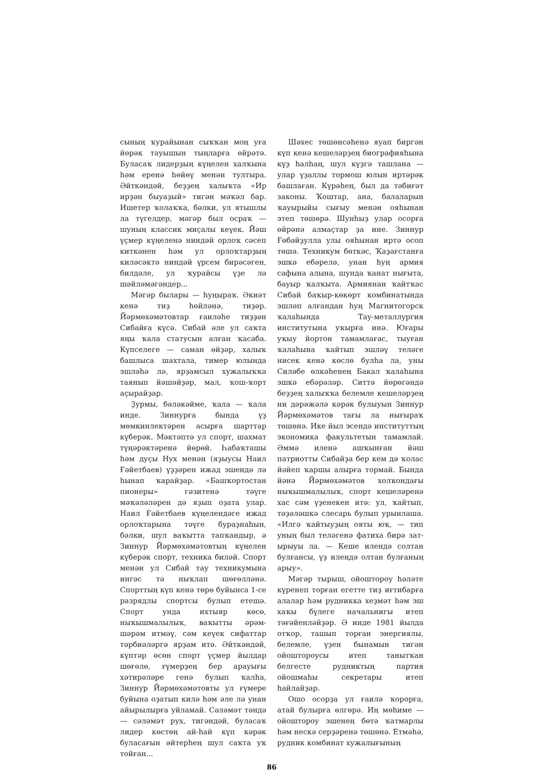сының ҡурайынан сыҡҡан моң уға йөрәк тауышын тыңларға өйрәтә. Буласаҡ лидерҙың күңелен халҡына һәм еренә һөйөү менән тултыра. Әйткәндәй, беҙҙең халыҡта «Ир ирҙән быуаҙый» тигән мәҡәл бар. Ишетер ҡолаҡҡа, бәлки, ул ятышлы ла түгелдер, мәгәр был осраҡ — шуның классик миҫалы кеүек. Йәш үҫмер күңеленә ниндәй орлоҡ сәсеп киткәнен һәм ул орлоҡтарҙың киләсәктә ниндәй үрсем бирәсәген, билдәле, ул ҡурайсы үҙе лә шәйләмәгәндер...
Мәгәр былары — һуңыраҡ. Әкиәт кенә тиҙ һөйләнә, тиҙәр. Йәрмөхәмәтовтар ғаиләһе тиҙҙән Сибайға күсә. Сибай әле ул саҡта яңы ҡала статусын алған ҡасаба. Күпселеге — саман өйҙәр, халыҡ башлыса шахтала, тимер юлында эшләһә лә, ярҙамсыл хужалыҡҡа таянып йәшәйҙәр, мал, ҡош-ҡорт аҫырайҙар.
Ҙурмы, бәләкәйме, ҡала — ҡала инде. Зиннурға бында үҙ мөмкинлектәрен асырға шарттар күберәк. Мәктәптә ул спорт, шахмат түңәрәктәренә йөрөй. Һабаҡташы һәм дуҫы Нух менән (яҙыусы Наил Ғәйетбаев) үҙҙәрен ижад эшендә лә һынап ҡарайҙар. «Башҡортостан пионеры» гәзитенә тәүге мәҡәләләрен дә яҙып оҙата улар. Наил Ғәйетбаев күңелендәге ижад орлоҡтарына тәүге бураҙнаһын, бәлки, шул ваҡытта тапҡандыр, ә Зиннур Йәрмөхәмәтовтың күңелен күберәк спорт, техника биләй. Спорт менән ул Сибай тау техникумына ингәс тә ныҡлап шөғөлләнә. Спорттың күп кенә төрө буйынса 1-се разрядлы спортсы булып етешә. Спорт унда ихтыяр көсө, ныҡышмалылыҡ, ваҡытты әрәм-шәрәм итмәү, сәм кеүек сифаттар тәрбиәләргә ярҙам итә. Әйткәндәй, күптәр өсөн спорт үҫмер йылдар шөғөлө, ғүмерҙең бер арауығы хәтирәләре генә булып ҡалһа, Зиннур Йәрмөхәмәтовты ул ғүмере буйына оҙатып килә һәм әле лә унан айырылырға уйламай. Сәләмәт тәндә — сәләмәт рух, тигәндәй, буласаҡ лидер көстөң ай-һай күп кәрәк буласағын әйтерһең шул саҡта уҡ тойған...
Шәхес төшөнсәһенә яуап биргән күп кенә кешеләрҙең биографияһына күҙ һалһаң, шул күҙгә ташлана — улар үҙаллы тормош юлын иртәрәк башлаған. Күрәһең, был да тәбиғәт законы. Ҡоштар, ана, балаларын ҡауырыйы сығыу менән ояһынан этеп төшөрә. Шунһыҙ улар осорға өйрәнә алмаҫтар ҙа ине. Зиннур Ғөбәйҙулла улы ояһынан иртә осоп төшә. Техникум бөткәс, Ҡаҙағстанға эшкә ебәрелә, унан һуң армия сафына алына, шунда ҡанат нығыта, бауыр ҡалҡыта. Армиянан ҡайтҡас Сибай баҡыр-көкөрт комбинатында эшләп алғандан һуң Магнитогорск ҡалаһында Тау-металлургия институтына уҡырға инә. Юғары уҡыу йортон тамамлағас, тыуған ҡалаһына ҡайтып эшләү теләге нисек кенә көслө булһа ла, уны Силәбе өлкәһенең Бакал ҡалаһына эшкә ебәрәләр. Ситтә йөрөгәндә беҙҙең халыҡҡа белемле кешеләрҙең ни дәрәжәлә кәрәк булыуын Зиннур Йәрмөхәмәтов тағы ла нығыраҡ төшөнә. Ике йыл эсендә институттың экономика факультетын тамамлай. Әммә иленә ашҡынған йәш патриотты Сибайҙа бер кем дә ҡолас йәйеп ҡаршы алырға тормай. Бында йәнә Йәрмөхәмәтов холҡондағы ныҡышмалылыҡ, спорт кешеләренә хас сәм үҙенекен итә: ул, ҡайтып, тәҙәләшкә слесарь булып урынлаша. «Илгә ҡайтыуҙың ояты юҡ, — тип уның был теләгенә фатиха бирә зат-ырыуы ла. — Кеше илендә солтан булғансы, үҙ илеңдә олтан булғаның арыу».
Мәгәр тырыш, ойоштороу һәләте күренеп торған егетте тиҙ иғтибарға алалар һәм рудникка хеҙмәт һәм эш хаҡы бүлеге начальнигы итеп тәғәйенләйҙәр. Ә инде 1981 йылда отҡор, ташып торған энергиялы, белемле, үҙен бынамын тигән ойоштороусы итеп танытҡан белгесте рудниктың партия ойошмаһы секретары итеп һайлайҙар.
Ошо осорҙа ул ғаилә ҡорорға, атай булырға өлгөрә. Иң мөһиме — ойоштороу эшенең бөтә ҡатмарлы һәм нескә серҙәренә төшөнә. Етмәһә, рудник комбинат хужалығының
86